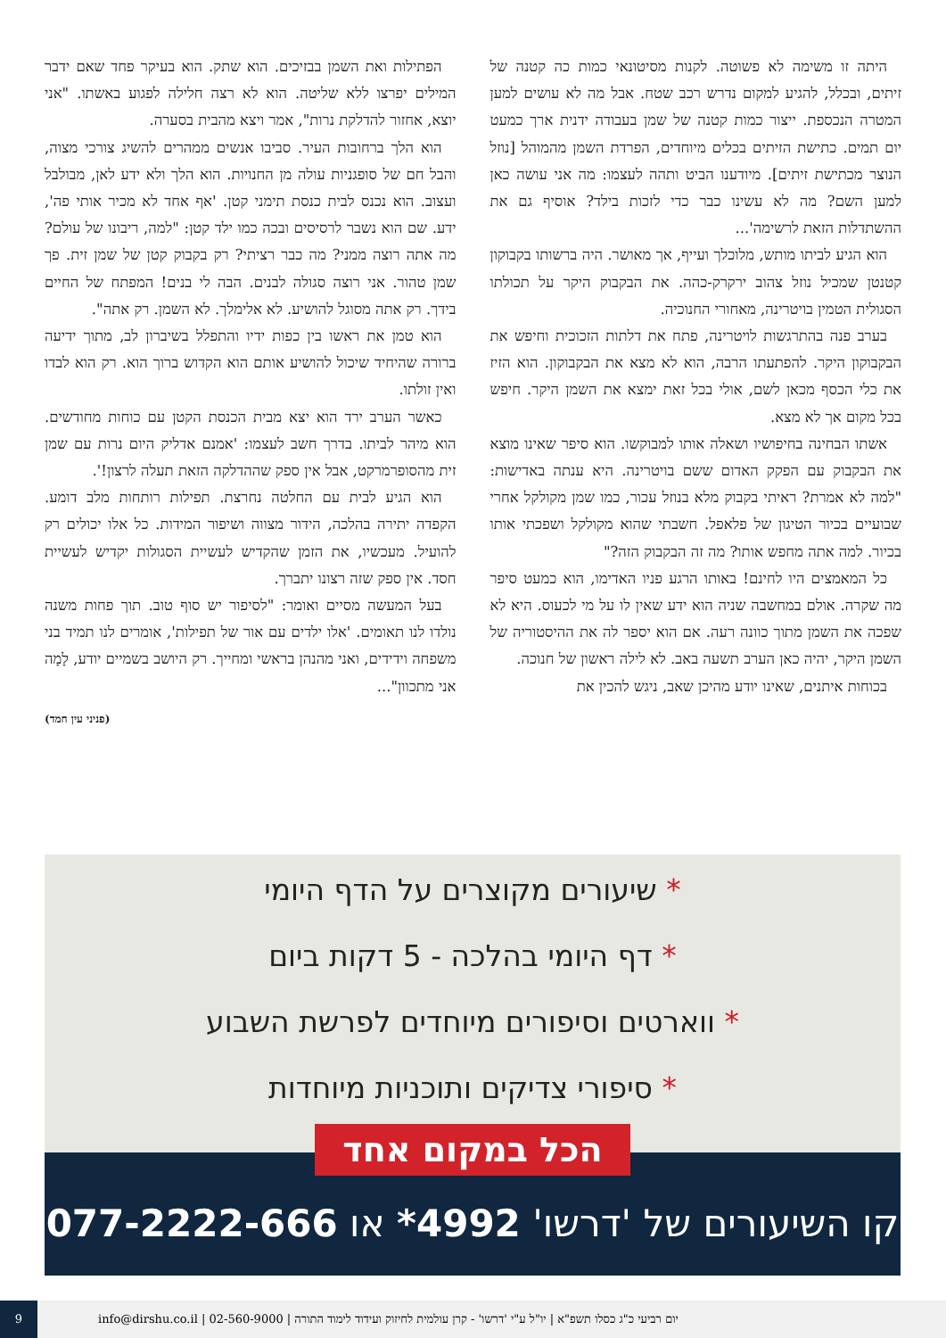היתה זו משימה לא פשוטה. לקנות מסיטונאי כמות כה קטנה של זיתים, ובכלל, להגיע למקום נדרש רכב שטח. אבל מה לא עושים למען המטרה הנכספת. ייצור כמות קטנה של שמן בעבודה ידנית ארך כמעט יום תמים. כתישת הזיתים בכלים מיוחדים, הפרדת השמן מהמוהל [נוזל הנוצר מכתישת זיתים]. מיודענו הביט ותהה לעצמו: מה אני עושה כאן למען השם? מה לא עשינו כבר כדי לזכות בילד? אוסיף גם את ההשתדלות הזאת לרשימה'...
הוא הגיע לביתו מותש, מלוכלך ועייף, אך מאושר. היה ברשותו בקבוקון קטנטן שמכיל נוזל צהוב ירקרק-כהה. את הבקבוק היקר על תכולתו הסגולית הטמין בויטרינה, מאחורי החנוכיה.
בערב פנה בהתרגשות לויטרינה, פתח את דלתות הזכוכית וחיפש את הבקבוקון היקר. להפתעתו הרבה, הוא לא מצא את הבקבוקון. הוא הזיז את כלי הכסף מכאן לשם, אולי בכל זאת ימצא את השמן היקר. חיפש בכל מקום אך לא מצא.
אשתו הבחינה בחיפושיו ושאלה אותו למבוקשו. הוא סיפר שאינו מוצא את הבקבוק עם הפקק האדום ששם בויטרינה. היא ענתה באדישות: "למה לא אמרת? ראיתי בקבוק מלא בנוזל עכור, כמו שמן מקולקל אחרי שבועיים בכיור הטיגון של פלאפל. חשבתי שהוא מקולקל ושפכתי אותו בכיור. למה אתה מחפש אותו? מה זה הבקבוק הזה?"
כל המאמצים היו לחינם! באותו הרגע פניו האדימו, הוא כמעט סיפר מה שקרה. אולם במחשבה שניה הוא ידע שאין לו על מי לכעוס. היא לא שפכה את השמן מתוך כוונה רעה. אם הוא יספר לה את ההיסטוריה של השמן היקר, יהיה כאן הערב תשעה באב. לא לילה ראשון של חנוכה.
בכוחות איתנים, שאינו יודע מהיכן שאב, ניגש להכין את
הפתילות ואת השמן בבזיכים. הוא שתק. הוא בעיקר פחד שאם ידבר המילים יפרצו ללא שליטה. הוא לא רצה חלילה לפגוע באשתו. "אני יוצא, אחזור להדלקת נרות", אמר ויצא מהבית בסערה.
הוא הלך ברחובות העיר. סביבו אנשים ממהרים להשיג צורכי מצוה, והבל חם של סופגניות עולה מן החנויות. הוא הלך ולא ידע לאן, מבולבל ועצוב. הוא נכנס לבית כנסת תימני קטן. 'אף אחד לא מכיר אותי פה', ידע. שם הוא נשבר לרסיסים ובכה כמו ילד קטן: "למה, ריבונו של עולם? מה אתה רוצה ממני? מה כבר רציתי? רק בקבוק קטן של שמן זית. פך שמן טהור. אני רוצה סגולה לבנים. הבה לי בנים! המפתח של החיים בידך. רק אתה מסוגל להושיע. לא אלימלך. לא השמן. רק אתה".
הוא טמן את ראשו בין כפות ידיו והתפלל בשיברון לב, מתוך ידיעה ברורה שהיחיד שיכול להושיע אותם הוא הקדוש ברוך הוא. רק הוא לבדו ואין זולתו.
כאשר הערב ירד הוא יצא מבית הכנסת הקטן עם כוחות מחודשים. הוא מיהר לביתו. בדרך חשב לעצמו: 'אמנם אדליק היום נרות עם שמן זית מהסופרמרקט, אבל אין ספק שההדלקה הזאת תעלה לרצון!'.
הוא הגיע לבית עם החלטה נחרצת. תפילות רותחות מלב דומע. הקפדה יתירה בהלכה, הידור מצווה ושיפור המידות. כל אלו יכולים רק להועיל. מעכשיו, את הזמן שהקדיש לעשיית הסגולות יקדיש לעשיית חסד. אין ספק שזה רצונו יתברך.
בעל המעשה מסיים ואומר: "לסיפור יש סוף טוב. תוך פחות משנה נולדו לנו תאומים. 'אלו ילדים עם אור של תפילות', אומרים לנו תמיד בני משפחה וידידים, ואני מהנהן בראשי ומחייך. רק היושב בשמיים יודע, לָמָה אני מתכוון"...
(פניני עין חמד)
* שיעורים מקוצרים על הדף היומי
* דף היומי בהלכה - 5 דקות ביום
* ווארטים וסיפורים מיוחדים לפרשת השבוע
* סיפורי צדיקים ותוכניות מיוחדות
הכל במקום אחד
קו השיעורים של 'דרשו' 4992* או 077-2222-666
יום רביעי כ"ג כסלו תשפ"א | יו"ל ע"י 'דרשו' - קרן עולמית לחיזוק ועידוד לימוד התורה | 02-560-9000 | info@dirshu.co.il 9